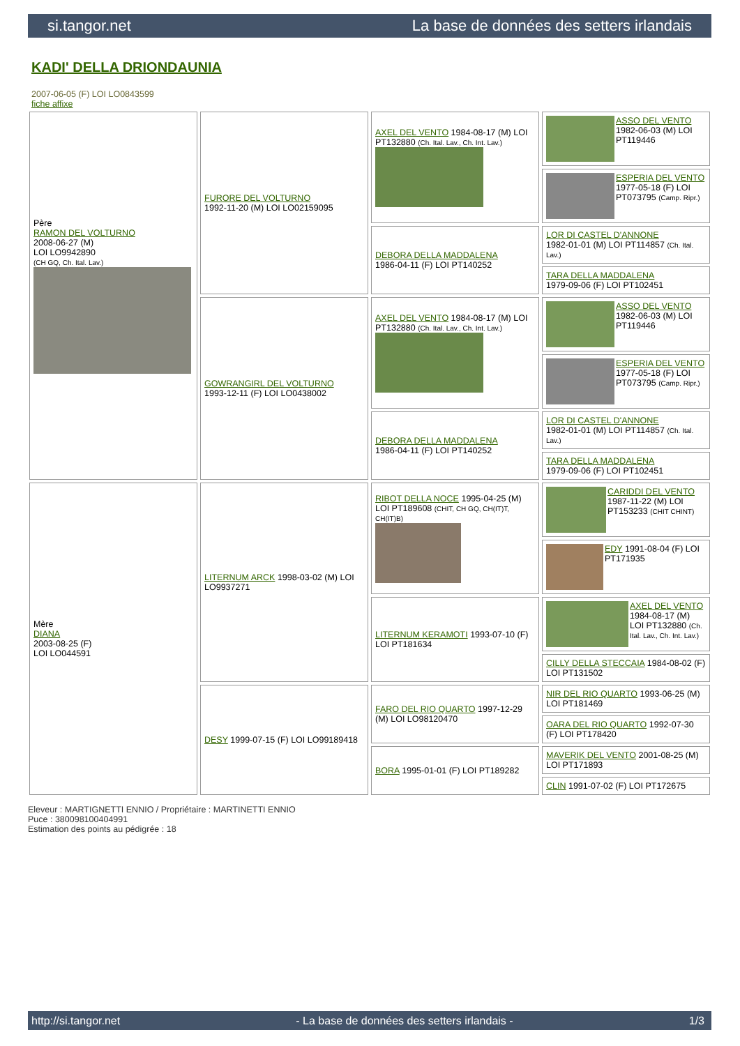si.tangor.net La base de données des setters irlandais
KADI' DELLA DRIONDAUNIA
2007-06-05 (F) LOI LO0843599
fiche affixe
| Père RAMON DEL VOLTURNO 2008-06-27 (M) LOI LO9942890 (CH GQ, Ch. Ital. Lav.) | FURORE DEL VOLTURNO 1992-11-20 (M) LOI LO02159095 | AXEL DEL VENTO 1984-08-17 (M) LOI PT132880 (Ch. Ital. Lav., Ch. Int. Lav.) | ASSO DEL VENTO 1982-06-03 (M) LOI PT119446 |
| | | | ESPERIA DEL VENTO 1977-05-18 (F) LOI PT073795 (Camp. Ripr.) |
| | | DEBORA DELLA MADDALENA 1986-04-11 (F) LOI PT140252 | LOR DI CASTEL D'ANNONE 1982-01-01 (M) LOI PT114857 (Ch. Ital. Lav.) |
| | | | TARA DELLA MADDALENA 1979-09-06 (F) LOI PT102451 |
| | GOWRANGIRL DEL VOLTURNO 1993-12-11 (F) LOI LO0438002 | AXEL DEL VENTO 1984-08-17 (M) LOI PT132880 (Ch. Ital. Lav., Ch. Int. Lav.) | ASSO DEL VENTO 1982-06-03 (M) LOI PT119446 |
| | | | ESPERIA DEL VENTO 1977-05-18 (F) LOI PT073795 (Camp. Ripr.) |
| | | DEBORA DELLA MADDALENA 1986-04-11 (F) LOI PT140252 | LOR DI CASTEL D'ANNONE 1982-01-01 (M) LOI PT114857 (Ch. Ital. Lav.) |
| | | | TARA DELLA MADDALENA 1979-09-06 (F) LOI PT102451 |
| Mère DIANA 2003-08-25 (F) LOI LO044591 | LITERNUM ARCK 1998-03-02 (M) LOI LO9937271 | RIBOT DELLA NOCE 1995-04-25 (M) LOI PT189608 (CHIT, CH GQ, CH(IT)T, CH(IT)B) | CARIDDI DEL VENTO 1987-11-22 (M) LOI PT153233 (CHIT CHINT) |
| | | | EDY 1991-08-04 (F) LOI PT171935 |
| | | LITERNUM KERAMOTI 1993-07-10 (F) LOI PT181634 | AXEL DEL VENTO 1984-08-17 (M) LOI PT132880 (Ch. Ital. Lav., Ch. Int. Lav.) |
| | | | CILLY DELLA STECCAIA 1984-08-02 (F) LOI PT131502 |
| | DESY 1999-07-15 (F) LOI LO99189418 | FARO DEL RIO QUARTO 1997-12-29 (M) LOI LO98120470 | NIR DEL RIO QUARTO 1993-06-25 (M) LOI PT181469 |
| | | | OARA DEL RIO QUARTO 1992-07-30 (F) LOI PT178420 |
| | | BORA 1995-01-01 (F) LOI PT189282 | MAVERIK DEL VENTO 2001-08-25 (M) LOI PT171893 |
| | | | CLIN 1991-07-02 (F) LOI PT172675 |
Eleveur : MARTIGNETTI ENNIO / Propriétaire : MARTINETTI ENNIO
Puce : 380098100404991
Estimation des points au pédigrée : 18
http://si.tangor.net - La base de données des setters irlandais - 1/3